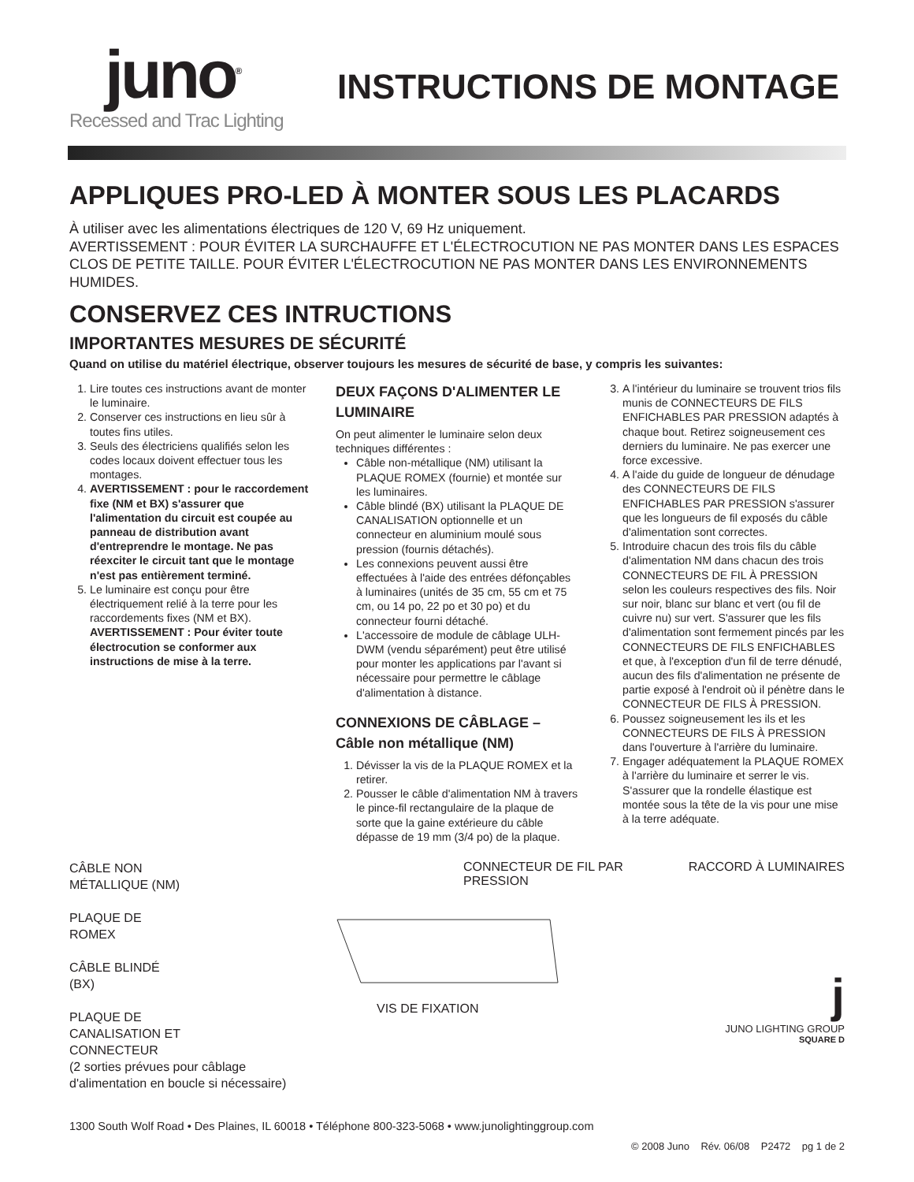juno<sup>®</sup>
Recessed and Trac Lighting
INSTRUCTIONS DE MONTAGE
APPLIQUES PRO-LED À MONTER SOUS LES PLACARDS
À utiliser avec les alimentations électriques de 120 V, 69 Hz uniquement.
AVERTISSEMENT : POUR ÉVITER LA SURCHAUFFE ET L'ÉLECTROCUTION NE PAS MONTER DANS LES ESPACES CLOS DE PETITE TAILLE. POUR ÉVITER L'ÉLECTROCUTION NE PAS MONTER DANS LES ENVIRONNEMENTS HUMIDES.
CONSERVEZ CES INTRUCTIONS
IMPORTANTES MESURES DE SÉCURITÉ
Quand on utilise du matériel électrique, observer toujours les mesures de sécurité de base, y compris les suivantes:
1. Lire toutes ces instructions avant de monter le luminaire.
2. Conserver ces instructions en lieu sûr à toutes fins utiles.
3. Seuls des électriciens qualifiés selon les codes locaux doivent effectuer tous les montages.
4. AVERTISSEMENT : pour le raccordement fixe (NM et BX) s'assurer que l'alimentation du circuit est coupée au panneau de distribution avant d'entreprendre le montage. Ne pas réexciter le circuit tant que le montage n'est pas entièrement terminé.
5. Le luminaire est conçu pour être électriquement relié à la terre pour les raccordements fixes (NM et BX). AVERTISSEMENT : Pour éviter toute électrocution se conformer aux instructions de mise à la terre.
DEUX FAÇONS D'ALIMENTER LE LUMINAIRE
On peut alimenter le luminaire selon deux techniques différentes :
Câble non-métallique (NM) utilisant la PLAQUE ROMEX (fournie) et montée sur les luminaires.
Câble blindé (BX) utilisant la PLAQUE DE CANALISATION optionnelle et un connecteur en aluminium moulé sous pression (fournis détachés).
Les connexions peuvent aussi être effectuées à l'aide des entrées défonçables à luminaires (unités de 35 cm, 55 cm et 75 cm, ou 14 po, 22 po et 30 po) et du connecteur fourni détaché.
L'accessoire de module de câblage ULH-DWM (vendu séparément) peut être utilisé pour monter les applications par l'avant si nécessaire pour permettre le câblage d'alimentation à distance.
CONNEXIONS DE CÂBLAGE – Câble non métallique (NM)
1. Dévisser la vis de la PLAQUE ROMEX et la retirer.
2. Pousser le câble d'alimentation NM à travers le pince-fil rectangulaire de la plaque de sorte que la gaine extérieure du câble dépasse de 19 mm (3/4 po) de la plaque.
3. A l'intérieur du luminaire se trouvent trios fils munis de CONNECTEURS DE FILS ENFICHABLES PAR PRESSION adaptés à chaque bout. Retirez soigneusement ces derniers du luminaire. Ne pas exercer une force excessive.
4. A l'aide du guide de longueur de dénudage des CONNECTEURS DE FILS ENFICHABLES PAR PRESSION s'assurer que les longueurs de fil exposés du câble d'alimentation sont correctes.
5. Introduire chacun des trois fils du câble d'alimentation NM dans chacun des trois CONNECTEURS DE FIL À PRESSION selon les couleurs respectives des fils. Noir sur noir, blanc sur blanc et vert (ou fil de cuivre nu) sur vert. S'assurer que les fils d'alimentation sont fermement pincés par les CONNECTEURS DE FILS ENFICHABLES et que, à l'exception d'un fil de terre dénudé, aucun des fils d'alimentation ne présente de partie exposé à l'endroit où il pénètre dans le CONNECTEUR DE FILS À PRESSION.
6. Poussez soigneusement les ils et les CONNECTEURS DE FILS À PRESSION dans l'ouverture à l'arrière du luminaire.
7. Engager adéquatement la PLAQUE ROMEX à l'arrière du luminaire et serrer le vis. S'assurer que la rondelle élastique est montée sous la tête de la vis pour une mise à la terre adéquate.
CÂBLE NON
MÉTALLIQUE (NM)
PLAQUE DE
ROMEX
CÂBLE BLINDÉ
(BX)
PLAQUE DE
CANALISATION ET
CONNECTEUR
(2 sorties prévues pour câblage d'alimentation en boucle si nécessaire)
CONNECTEUR DE FIL PAR PRESSION
VIS DE FIXATION
RACCORD À LUMINAIRES
j
JUNO LIGHTING GROUP
SQUARE D
1300 South Wolf Road • Des Plaines, IL 60018 • Téléphone 800-323-5068 • www.junolightinggroup.com
© 2008 Juno Rév. 06/08 P2472 pg 1 de 2